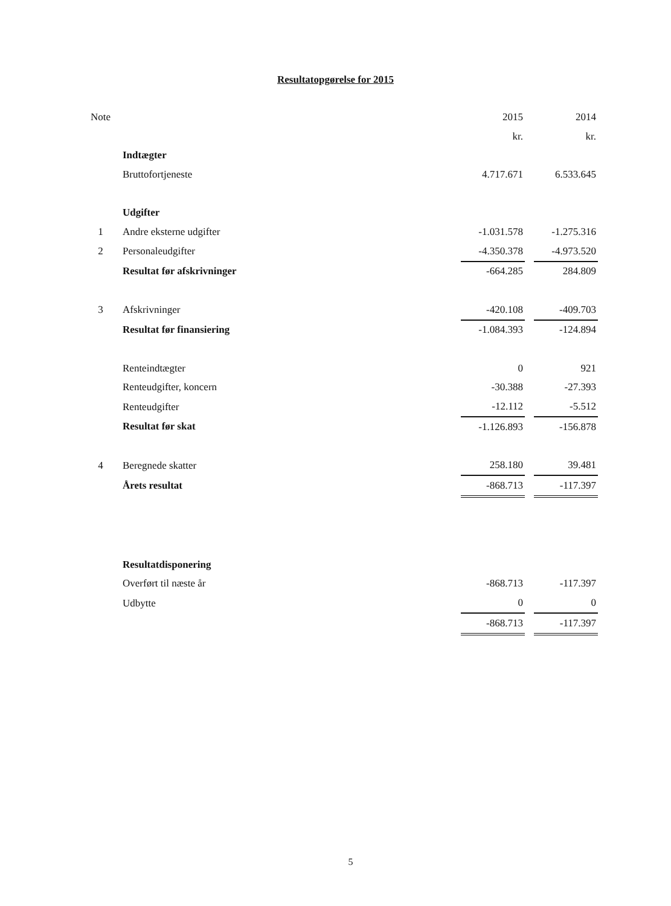Resultatopgørelse for 2015
| Note | | 2015 | | 2014 |
| --- | --- | --- | --- | --- |
| | | kr. | | kr. |
| | Indtægter | | | |
| | Bruttofortjeneste | 4.717.671 | | 6.533.645 |
| | Udgifter | | | |
| 1 | Andre eksterne udgifter | -1.031.578 | | -1.275.316 |
| 2 | Personaleudgifter | -4.350.378 | | -4.973.520 |
| | Resultat før afskrivninger | -664.285 | | 284.809 |
| 3 | Afskrivninger | -420.108 | | -409.703 |
| | Resultat før finansiering | -1.084.393 | | -124.894 |
| | Renteindtægter | 0 | | 921 |
| | Renteudgifter, koncern | -30.388 | | -27.393 |
| | Renteudgifter | -12.112 | | -5.512 |
| | Resultat før skat | -1.126.893 | | -156.878 |
| 4 | Beregnede skatter | 258.180 | | 39.481 |
| | Årets resultat | -868.713 | | -117.397 |
| | Resultatdisponering | | | |
| | Overført til næste år | -868.713 | | -117.397 |
| | Udbytte | 0 | | 0 |
| | | -868.713 | | -117.397 |
5